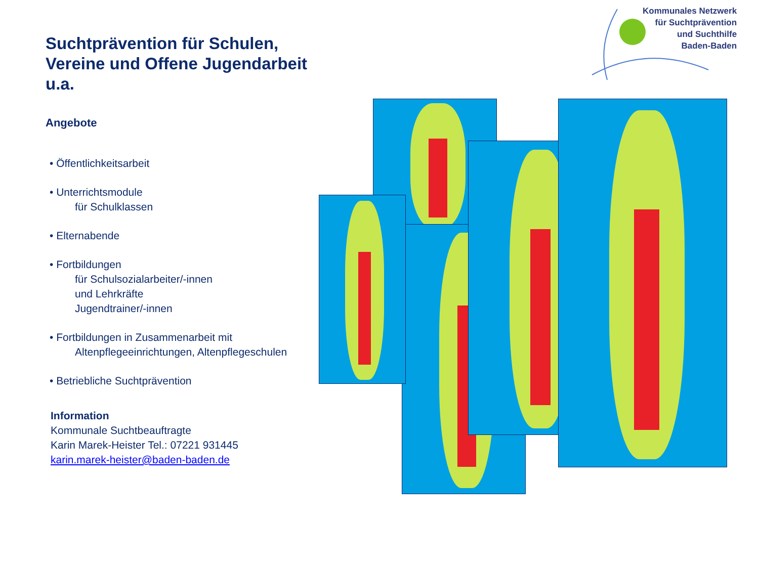Suchtprävention für Schulen, Vereine und Offene Jugendarbeit u.a.
Angebote
• Öffentlichkeitsarbeit
• Unterrichtsmodule
für Schulklassen
• Elternabende
• Fortbildungen
für Schulsozialarbeiter/-innen
und Lehrkräfte
Jugendtrainer/-innen
• Fortbildungen in Zusammenarbeit mit
Altenpflegeeinrichtungen, Altenpflegeschulen
• Betriebliche Suchtprävention
Information
Kommunale Suchtbeauftragte
Karin Marek-Heister Tel.: 07221 931445
karin.marek-heister@baden-baden.de
Kommunales Netzwerk
für Suchtprävention
und Suchthilfe
Baden-Baden